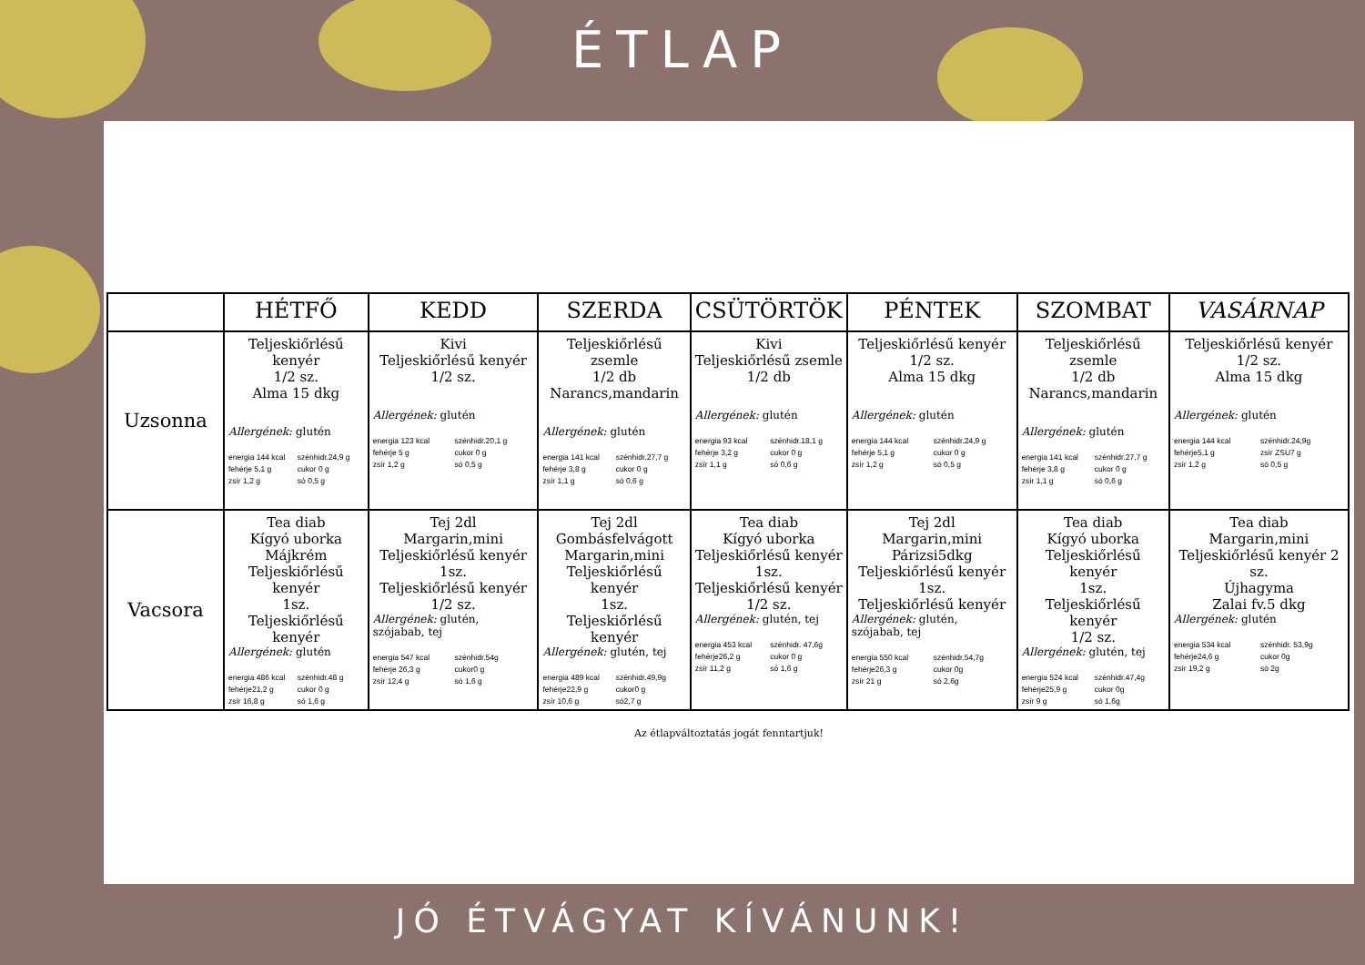ÉTLAP
| | HÉTFŐ | KEDD | SZERDA | CSÜTÖRTÖK | PÉNTEK | SZOMBAT | VASÁRNAP |
| --- | --- | --- | --- | --- | --- | --- | --- |
| Uzsonna | Teljeskiőrlésű kenyér 1/2 sz. Alma 15 dkg Allergének: glutén energia 144 kcal szénhidr.24,9 g fehérje 5,1 g cukor 0 g zsír 1,2 g só 0,5 g | Kivi Teljeskiőrlésű kenyér 1/2 sz. Allergének: glutén energia 123 kcal szénhidr.20,1 g fehérje 5 g cukor 0 g zsír 1,2 g só 0,5 g | Teljeskiőrlésű zsemle 1/2 db Narancs,mandarin Allergének: glutén energia 141 kcal szénhidr.27,7 g fehérje 3,8 g cukor 0 g zsír 1,1 g só 0,6 g | Kivi Teljeskiőrlésű zsemle 1/2 db Allergének: glutén energia 93 kcal szénhidr.18,1 g fehérje 3,2 g cukor 0 g zsír 1,1 g só 0,6 g | Teljeskiőrlésű kenyér 1/2 sz. Alma 15 dkg Allergének: glutén energia 144 kcal szénhidr.24,9 g fehérje 5,1 g cukor 0 g zsír 1,2 g só 0,5 g | Teljeskiőrlésű zsemle 1/2 db Narancs,mandarin Allergének: glutén energia 141 kcal szénhidr.27,7 g fehérje 3,8 g cukor 0 g zsír 1,1 g só 0,6 g | Teljeskiőrlésű kenyér 1/2 sz. Alma 15 dkg Allergének: glutén energia 144 kcal szénhidr.24,9g fehérje5,1 g zsír ZSU7 g zsír 1,2 g só 0,5 g |
| Vacsora | Tea diab Kígyó uborka Májkrém Teljeskiőrlésű kenyér 1sz. Teljeskiőrlésű kenyér Allergének: glutén energia 486 kcal szénhidr.48 g fehérje21,2 g cukor 0 g zsír 16,8 g só 1,6 g | Tej 2dl Margarin,mini Teljeskiőrlésű kenyér 1sz. Teljeskiőrlésű kenyér 1/2 sz. Allergének: glutén, szójabab, tej energia 547 kcal szénhidr.54g fehérje 26,3 g cukor0 g zsír 12,4 g só 1,6 g | Tej 2dl Gombásfelvágott Margarin,mini Teljeskiőrlésű kenyér 1sz. Teljeskiőrlésű kenyér Allergének: glutén, tej energia 489 kcal szénhidr.49,9g fehérje22,9 g cukor0 g zsír 10,6 g só2,7 g | Tea diab Kígyó uborka Teljeskiőrlésű kenyér 1sz. Teljeskiőrlésű kenyér 1/2 sz. Allergének: glutén, tej energia 453 kcal szénhidr. 47,6g fehérje26,2 g cukor 0 g zsír 11,2 g só 1,6 g | Tej 2dl Margarin,mini Párizsi5dkg Teljeskiőrlésű kenyér 1sz. Teljeskiőrlésű kenyér Allergének: glutén, szójabab, tej energia 550 kcal szénhidr.54,7g fehérje26,3 g cukor 0g zsír 21 g só 2,6g | Tea diab Kígyó uborka Teljeskiőrlésű kenyér 1sz. Teljeskiőrlésű kenyér 1/2 sz. Allergének: glutén, tej energia 524 kcal szénhidr.47,4g fehérje25,9 g cukor 0g zsír 9 g só 1,6g | Tea diab Margarin,mini Teljeskiőrlésű kenyér 2 sz. Újhagyma Zalai fv.5 dkg Allergének: glutén energia 534 kcal szénhidr. 53,9g fehérje24,6 g cukor 0g zsír 19,2 g só 2g |
Az étlapváltoztatás jogát fenntartjuk!
JÓ ÉTVÁGYAT KÍVÁNUNK!